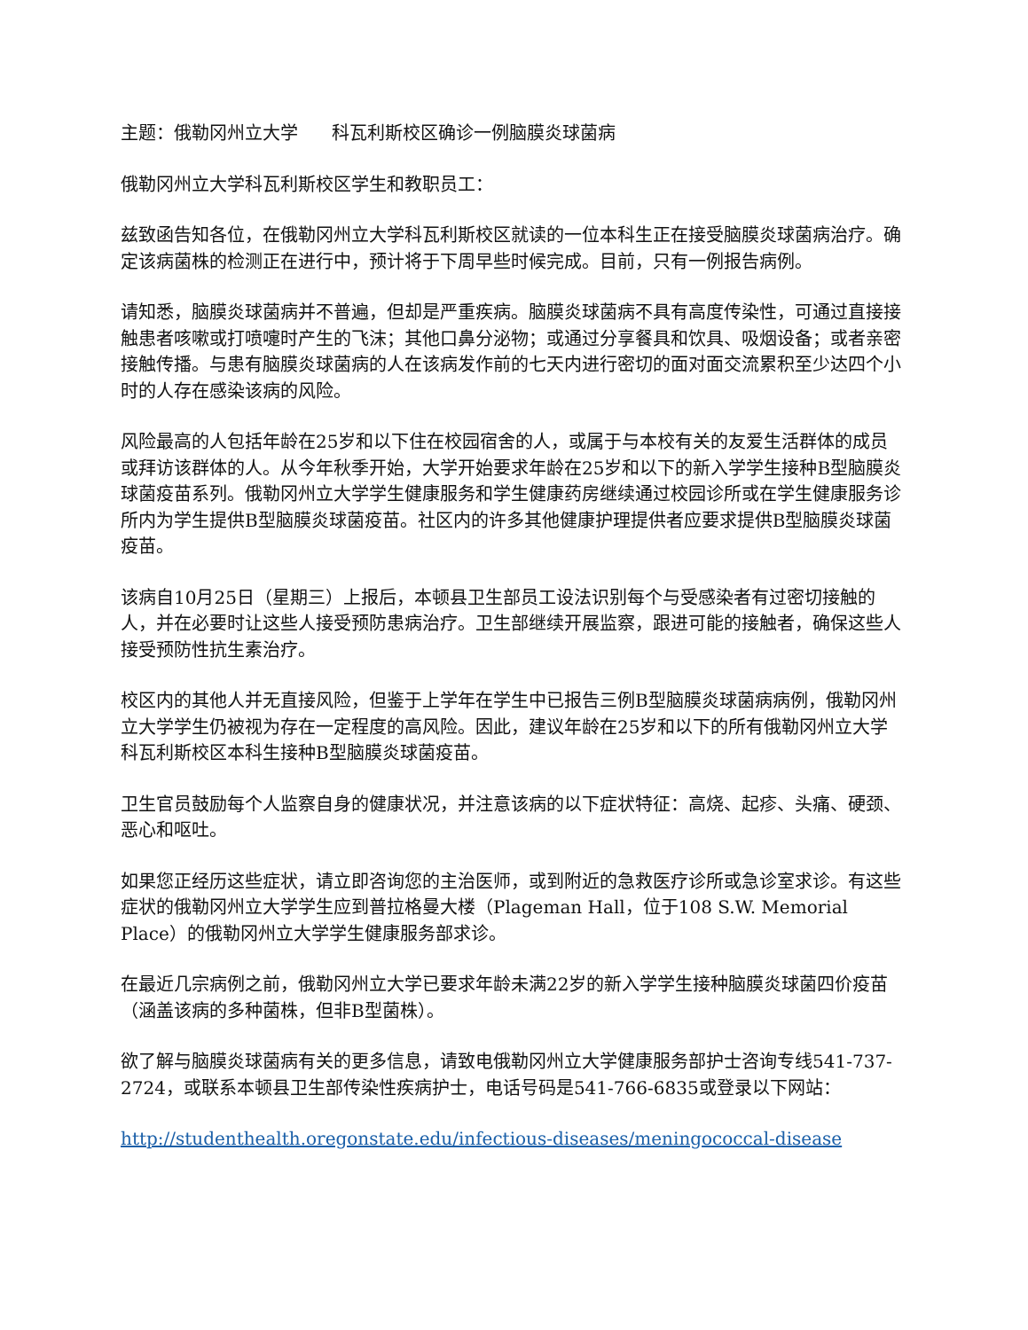主题：俄勒冈州立大学 科瓦利斯校区确诊一例脑膜炎球菌病
俄勒冈州立大学科瓦利斯校区学生和教职员工：
兹致函告知各位，在俄勒冈州立大学科瓦利斯校区就读的一位本科生正在接受脑膜炎球菌病治疗。确定该病菌株的检测正在进行中，预计将于下周早些时候完成。目前，只有一例报告病例。
请知悉，脑膜炎球菌病并不普遍，但却是严重疾病。脑膜炎球菌病不具有高度传染性，可通过直接接触患者咳嗽或打喷嚏时产生的飞沫；其他口鼻分泌物；或通过分享餐具和饮具、吸烟设备；或者亲密接触传播。与患有脑膜炎球菌病的人在该病发作前的七天内进行密切的面对面交流累积至少达四个小时的人存在感染该病的风险。
风险最高的人包括年龄在25岁和以下住在校园宿舍的人，或属于与本校有关的友爱生活群体的成员或拜访该群体的人。从今年秋季开始，大学开始要求年龄在25岁和以下的新入学学生接种B型脑膜炎球菌疫苗系列。俄勒冈州立大学学生健康服务和学生健康药房继续通过校园诊所或在学生健康服务诊所内为学生提供B型脑膜炎球菌疫苗。社区内的许多其他健康护理提供者应要求提供B型脑膜炎球菌疫苗。
该病自10月25日（星期三）上报后，本顿县卫生部员工设法识别每个与受感染者有过密切接触的人，并在必要时让这些人接受预防患病治疗。卫生部继续开展监察，跟进可能的接触者，确保这些人接受预防性抗生素治疗。
校区内的其他人并无直接风险，但鉴于上学年在学生中已报告三例B型脑膜炎球菌病病例，俄勒冈州立大学学生仍被视为存在一定程度的高风险。因此，建议年龄在25岁和以下的所有俄勒冈州立大学科瓦利斯校区本科生接种B型脑膜炎球菌疫苗。
卫生官员鼓励每个人监察自身的健康状况，并注意该病的以下症状特征：高烧、起疹、头痛、硬颈、恶心和呕吐。
如果您正经历这些症状，请立即咨询您的主治医师，或到附近的急救医疗诊所或急诊室求诊。有这些症状的俄勒冈州立大学学生应到普拉格曼大楼（Plageman Hall，位于108 S.W. Memorial Place）的俄勒冈州立大学学生健康服务部求诊。
在最近几宗病例之前，俄勒冈州立大学已要求年龄未满22岁的新入学学生接种脑膜炎球菌四价疫苗（涵盖该病的多种菌株，但非B型菌株）。
欲了解与脑膜炎球菌病有关的更多信息，请致电俄勒冈州立大学健康服务部护士咨询专线541-737-2724，或联系本顿县卫生部传染性疾病护士，电话号码是541-766-6835或登录以下网站：
http://studenthealth.oregonstate.edu/infectious-diseases/meningococcal-disease